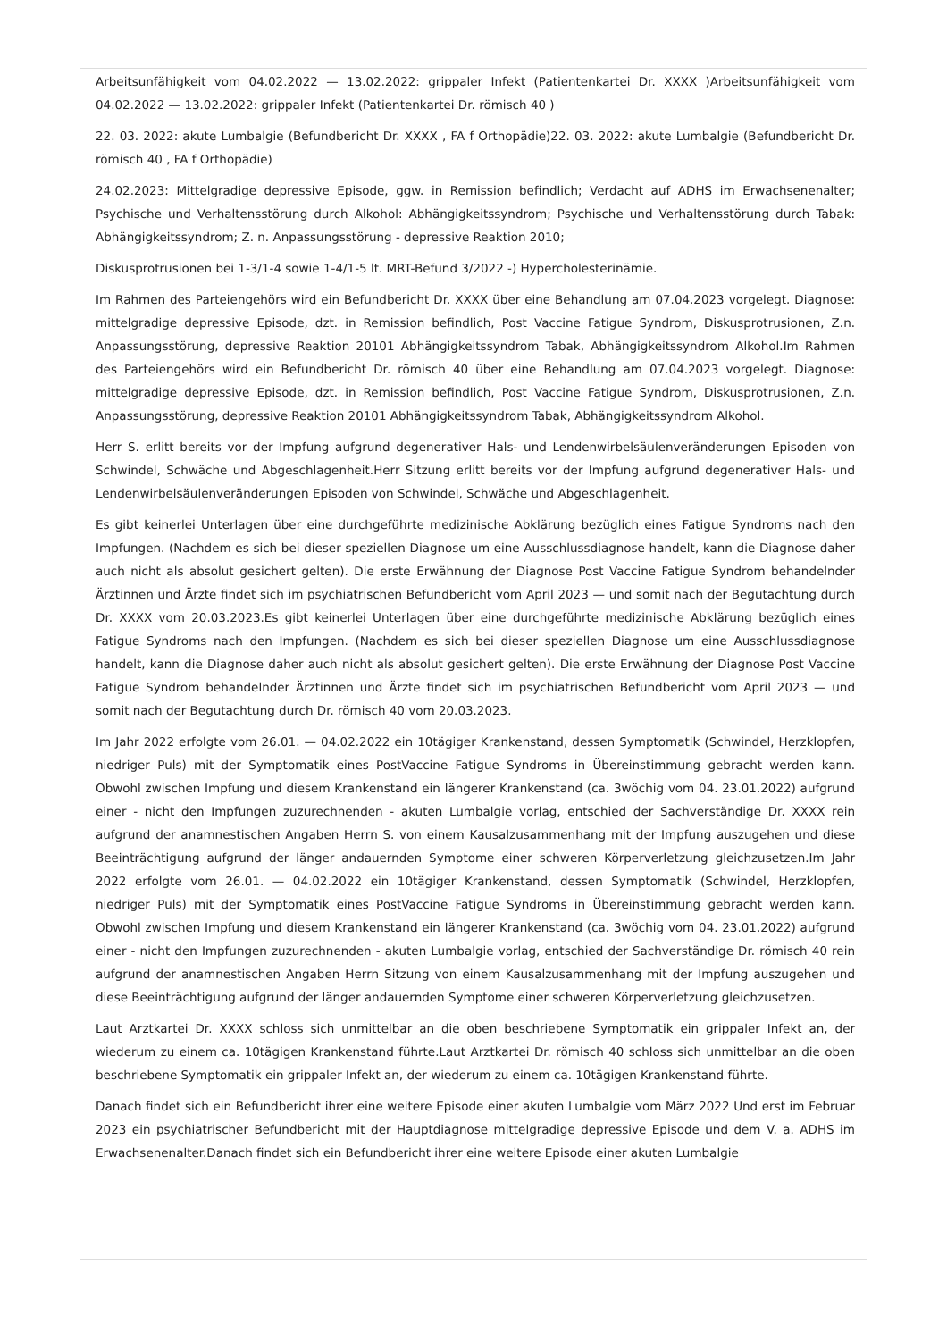Arbeitsunfähigkeit vom 04.02.2022 — 13.02.2022: grippaler Infekt (Patientenkartei Dr. XXXX )Arbeitsunfähigkeit vom 04.02.2022 — 13.02.2022: grippaler Infekt (Patientenkartei Dr. römisch 40 )
22. 03. 2022: akute Lumbalgie (Befundbericht Dr. XXXX , FA f Orthopädie)22. 03. 2022: akute Lumbalgie (Befundbericht Dr. römisch 40 , FA f Orthopädie)
24.02.2023: Mittelgradige depressive Episode, ggw. in Remission befindlich; Verdacht auf ADHS im Erwachsenenalter; Psychische und Verhaltensstörung durch Alkohol: Abhängigkeitssyndrom; Psychische und Verhaltensstörung durch Tabak: Abhängigkeitssyndrom; Z. n. Anpassungsstörung - depressive Reaktion 2010;
Diskusprotrusionen bei 1-3/1-4 sowie 1-4/1-5 lt. MRT-Befund 3/2022 -) Hypercholesterinämie.
Im Rahmen des Parteiengehörs wird ein Befundbericht Dr. XXXX über eine Behandlung am 07.04.2023 vorgelegt. Diagnose: mittelgradige depressive Episode, dzt. in Remission befindlich, Post Vaccine Fatigue Syndrom, Diskusprotrusionen, Z.n. Anpassungsstörung, depressive Reaktion 20101 Abhängigkeitssyndrom Tabak, Abhängigkeitssyndrom Alkohol.Im Rahmen des Parteiengehörs wird ein Befundbericht Dr. römisch 40 über eine Behandlung am 07.04.2023 vorgelegt. Diagnose: mittelgradige depressive Episode, dzt. in Remission befindlich, Post Vaccine Fatigue Syndrom, Diskusprotrusionen, Z.n. Anpassungsstörung, depressive Reaktion 20101 Abhängigkeitssyndrom Tabak, Abhängigkeitssyndrom Alkohol.
Herr S. erlitt bereits vor der Impfung aufgrund degenerativer Hals- und Lendenwirbelsäulenveränderungen Episoden von Schwindel, Schwäche und Abgeschlagenheit.Herr Sitzung erlitt bereits vor der Impfung aufgrund degenerativer Hals- und Lendenwirbelsäulenveränderungen Episoden von Schwindel, Schwäche und Abgeschlagenheit.
Es gibt keinerlei Unterlagen über eine durchgeführte medizinische Abklärung bezüglich eines Fatigue Syndroms nach den Impfungen. (Nachdem es sich bei dieser speziellen Diagnose um eine Ausschlussdiagnose handelt, kann die Diagnose daher auch nicht als absolut gesichert gelten). Die erste Erwähnung der Diagnose Post Vaccine Fatigue Syndrom behandelnder Ärztinnen und Ärzte findet sich im psychiatrischen Befundbericht vom April 2023 — und somit nach der Begutachtung durch Dr. XXXX vom 20.03.2023.Es gibt keinerlei Unterlagen über eine durchgeführte medizinische Abklärung bezüglich eines Fatigue Syndroms nach den Impfungen. (Nachdem es sich bei dieser speziellen Diagnose um eine Ausschlussdiagnose handelt, kann die Diagnose daher auch nicht als absolut gesichert gelten). Die erste Erwähnung der Diagnose Post Vaccine Fatigue Syndrom behandelnder Ärztinnen und Ärzte findet sich im psychiatrischen Befundbericht vom April 2023 — und somit nach der Begutachtung durch Dr. römisch 40 vom 20.03.2023.
Im Jahr 2022 erfolgte vom 26.01. — 04.02.2022 ein 10tägiger Krankenstand, dessen Symptomatik (Schwindel, Herzklopfen, niedriger Puls) mit der Symptomatik eines PostVaccine Fatigue Syndroms in Übereinstimmung gebracht werden kann. Obwohl zwischen Impfung und diesem Krankenstand ein längerer Krankenstand (ca. 3wöchig vom 04. 23.01.2022) aufgrund einer - nicht den Impfungen zuzurechnenden - akuten Lumbalgie vorlag, entschied der Sachverständige Dr. XXXX rein aufgrund der anamnestischen Angaben Herrn S. von einem Kausalzusammenhang mit der Impfung auszugehen und diese Beeinträchtigung aufgrund der länger andauernden Symptome einer schweren Körperverletzung gleichzusetzen.Im Jahr 2022 erfolgte vom 26.01. — 04.02.2022 ein 10tägiger Krankenstand, dessen Symptomatik (Schwindel, Herzklopfen, niedriger Puls) mit der Symptomatik eines PostVaccine Fatigue Syndroms in Übereinstimmung gebracht werden kann. Obwohl zwischen Impfung und diesem Krankenstand ein längerer Krankenstand (ca. 3wöchig vom 04. 23.01.2022) aufgrund einer - nicht den Impfungen zuzurechnenden - akuten Lumbalgie vorlag, entschied der Sachverständige Dr. römisch 40 rein aufgrund der anamnestischen Angaben Herrn Sitzung von einem Kausalzusammenhang mit der Impfung auszugehen und diese Beeinträchtigung aufgrund der länger andauernden Symptome einer schweren Körperverletzung gleichzusetzen.
Laut Arztkartei Dr. XXXX schloss sich unmittelbar an die oben beschriebene Symptomatik ein grippaler Infekt an, der wiederum zu einem ca. 10tägigen Krankenstand führte.Laut Arztkartei Dr. römisch 40 schloss sich unmittelbar an die oben beschriebene Symptomatik ein grippaler Infekt an, der wiederum zu einem ca. 10tägigen Krankenstand führte.
Danach findet sich ein Befundbericht ihrer eine weitere Episode einer akuten Lumbalgie vom März 2022 Und erst im Februar 2023 ein psychiatrischer Befundbericht mit der Hauptdiagnose mittelgradige depressive Episode und dem V. a. ADHS im Erwachsenenalter.Danach findet sich ein Befundbericht ihrer eine weitere Episode einer akuten Lumbalgie